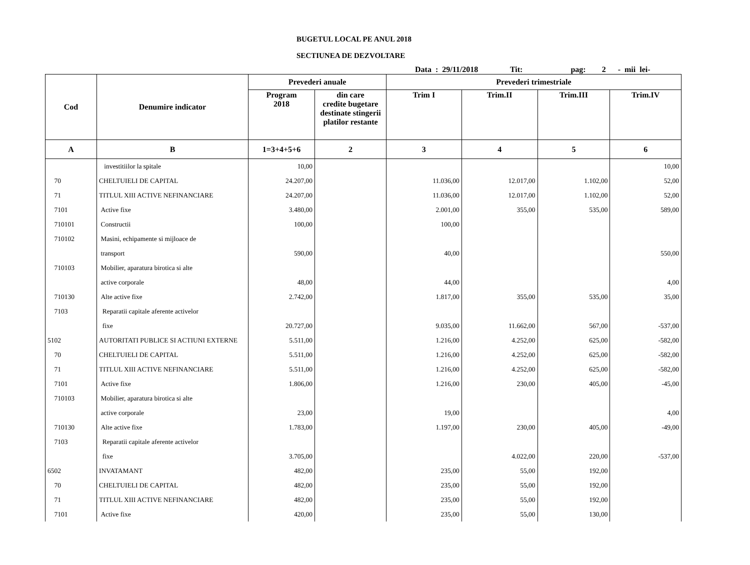BUGETUL LOCAL PE ANUL 2018
SECTIUNEA DE DEZVOLTARE
Data : 29/11/2018 Tit: pag: 2 - mii lei-
| Cod | Denumire indicator | Prevederi anuale | | Prevederi trimestriale | | | |
| --- | --- | --- | --- | --- | --- | --- | --- |
| | | Program 2018 | din care credite bugetare destinate stingerii platilor restante | Trim I | Trim.II | Trim.III | Trim.IV |
| A | B | 1=3+4+5+6 | 2 | 3 | 4 | 5 | 6 |
| | investitiilor la spitale | 10,00 | | | | | 10,00 |
| 70 | CHELTUIELI DE CAPITAL | 24.207,00 | | 11.036,00 | 12.017,00 | 1.102,00 | 52,00 |
| 71 | TITLUL XIII ACTIVE NEFINANCIARE | 24.207,00 | | 11.036,00 | 12.017,00 | 1.102,00 | 52,00 |
| 7101 | Active fixe | 3.480,00 | | 2.001,00 | 355,00 | 535,00 | 589,00 |
| 710101 | Constructii | 100,00 | | 100,00 | | | |
| 710102 | Masini, echipamente si mijloace de | | | | | | |
| | transport | 590,00 | | 40,00 | | | 550,00 |
| 710103 | Mobilier, aparatura birotica si alte | | | | | | |
| | active corporale | 48,00 | | 44,00 | | | 4,00 |
| 710130 | Alte active fixe | 2.742,00 | | 1.817,00 | 355,00 | 535,00 | 35,00 |
| 7103 | Reparatii capitale aferente activelor | | | | | | |
| | fixe | 20.727,00 | | 9.035,00 | 11.662,00 | 567,00 | -537,00 |
| 5102 | AUTORITATI PUBLICE SI ACTIUNI EXTERNE | 5.511,00 | | 1.216,00 | 4.252,00 | 625,00 | -582,00 |
| 70 | CHELTUIELI DE CAPITAL | 5.511,00 | | 1.216,00 | 4.252,00 | 625,00 | -582,00 |
| 71 | TITLUL XIII ACTIVE NEFINANCIARE | 5.511,00 | | 1.216,00 | 4.252,00 | 625,00 | -582,00 |
| 7101 | Active fixe | 1.806,00 | | 1.216,00 | 230,00 | 405,00 | -45,00 |
| 710103 | Mobilier, aparatura birotica si alte | | | | | | |
| | active corporale | 23,00 | | 19,00 | | | 4,00 |
| 710130 | Alte active fixe | 1.783,00 | | 1.197,00 | 230,00 | 405,00 | -49,00 |
| 7103 | Reparatii capitale aferente activelor | | | | | | |
| | fixe | 3.705,00 | | | 4.022,00 | 220,00 | -537,00 |
| 6502 | INVATAMANT | 482,00 | | 235,00 | 55,00 | 192,00 | |
| 70 | CHELTUIELI DE CAPITAL | 482,00 | | 235,00 | 55,00 | 192,00 | |
| 71 | TITLUL XIII ACTIVE NEFINANCIARE | 482,00 | | 235,00 | 55,00 | 192,00 | |
| 7101 | Active fixe | 420,00 | | 235,00 | 55,00 | 130,00 | |